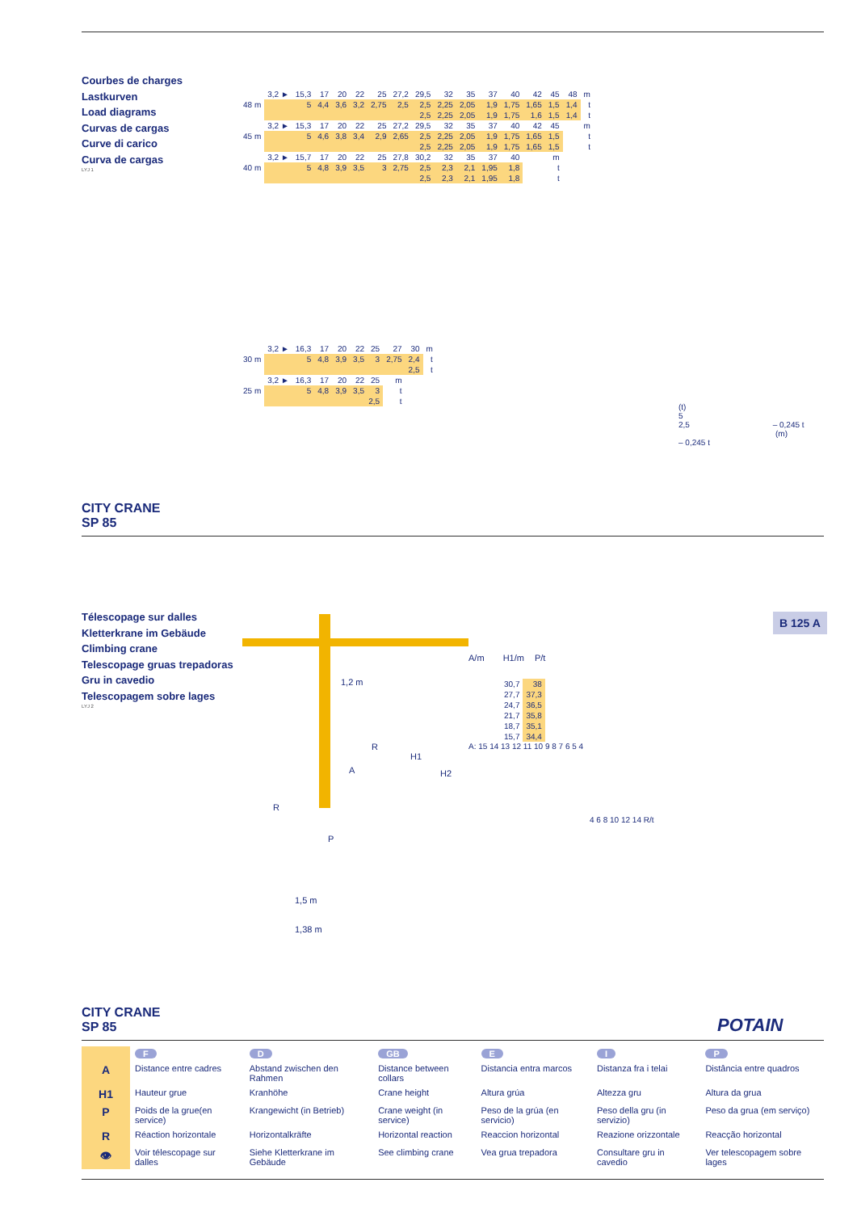Courbes de charges
Lastkurven
Load diagrams
Curvas de cargas
Curve di carico
Curva de cargas
LYJ 1
| | 3,2 ► | 15,3 | 17 | 20 | 22 | 25 | 27,2 | 29,5 | 32 | 35 | 37 | 40 | 42 | 45 | 48 | m |
| 48 m | | 5 | 4,4 | 3,6 | 3,2 | 2,75 | 2,5 | 2,5 | 2,25 | 2,05 | 1,9 | 1,75 | 1,65 | 1,5 | 1,4 | t |
| | 2,5 | | | | | | | | 2,25 | 2,05 | 1,9 | 1,75 | 1,6 | 1,5 | 1,4 | t |
| | 3,2 ► | 15,3 | 17 | 20 | 22 | 25 | 27,2 | 29,5 | 32 | 35 | 37 | 40 | 42 | 45 | | m |
| 45 m | | 5 | 4,6 | 3,8 | 3,4 | 2,9 | 2,65 | 2,5 | 2,25 | 2,05 | 1,9 | 1,75 | 1,65 | 1,5 | | t |
| | 2,5 | | | | | | | | 2,25 | 2,05 | 1,9 | 1,75 | 1,65 | 1,5 | | t |
| | 3,2 ► | 15,7 | 17 | 20 | 22 | 25 | 27,8 | 30,2 | 32 | 35 | 37 | 40 | | m | | |
| 40 m | | 5 | 4,8 | 3,9 | 3,5 | 3 | 2,75 | 2,5 | 2,3 | 2,1 | 1,95 | 1,8 | | t | | |
| | 2,5 | | | | | | | | 2,3 | 2,1 | 1,95 | 1,8 | | t | | |
| | 3,2 ► | 16,3 | 17 | 20 | 22 | 25 | 27 | 30 | m |
| 30 m | | 5 | 4,8 | 3,9 | 3,5 | 3 | 2,75 | 2,4 | t |
| | 2,5 | | | | | | | | t |
| | 3,2 ► | 16,3 | 17 | 20 | 22 | 25 | m | | |
| 25 m | | 5 | 4,8 | 3,9 | 3,5 | 3 | t | | |
| | 2,5 | | | | | | t | | |
(t)
5
2,5 – 0,245 t
(m)
– 0,245 t
CITY CRANE
SP 85
Télescopage sur dalles
Kletterkrane im Gebäude
Climbing crane
Telescopage gruas trepadoras
Gru in cavedio
Telescopagem sobre lages
LYJ 2
B 125 A
1,2 m
R
A
H1
H2
R
P
1,5 m
1,38 m
A/m H1/m P/t
| 30,7 | 38 |
| 27,7 | 37,3 |
| 24,7 | 36,5 |
| 21,7 | 35,8 |
| 18,7 | 35,1 |
| 15,7 | 34,4 |
A: 15 14 13 12 11 10 9 8 7 6 5 4
4 6 8 10 12 14 R/t
CITY CRANE
SP 85
POTAIN
| | F | D | GB | E | I | P |
| A | Distance entre cadres | Abstand zwischen den Rahmen | Distance between collars | Distancia entra marcos | Distanza fra i telai | Distância entre quadros |
| H1 | Hauteur grue | Kranhöhe | Crane height | Altura grúa | Altezza gru | Altura da grua |
| P | Poids de la grue(en service) | Krangewicht (in Betrieb) | Crane weight (in service) | Peso de la grúa (en servicio) | Peso della gru (in servizio) | Peso da grua (em serviço) |
| R | Réaction horizontale | Horizontalkräfte | Horizontal reaction | Reaccion horizontal | Reazione orizzontale | Reacção horizontal |
| 👁 | Voir télescopage sur dalles | Siehe Kletterkrane im Gebäude | See climbing crane | Vea grua trepadora | Consultare gru in cavedio | Ver telescopagem sobre lages |